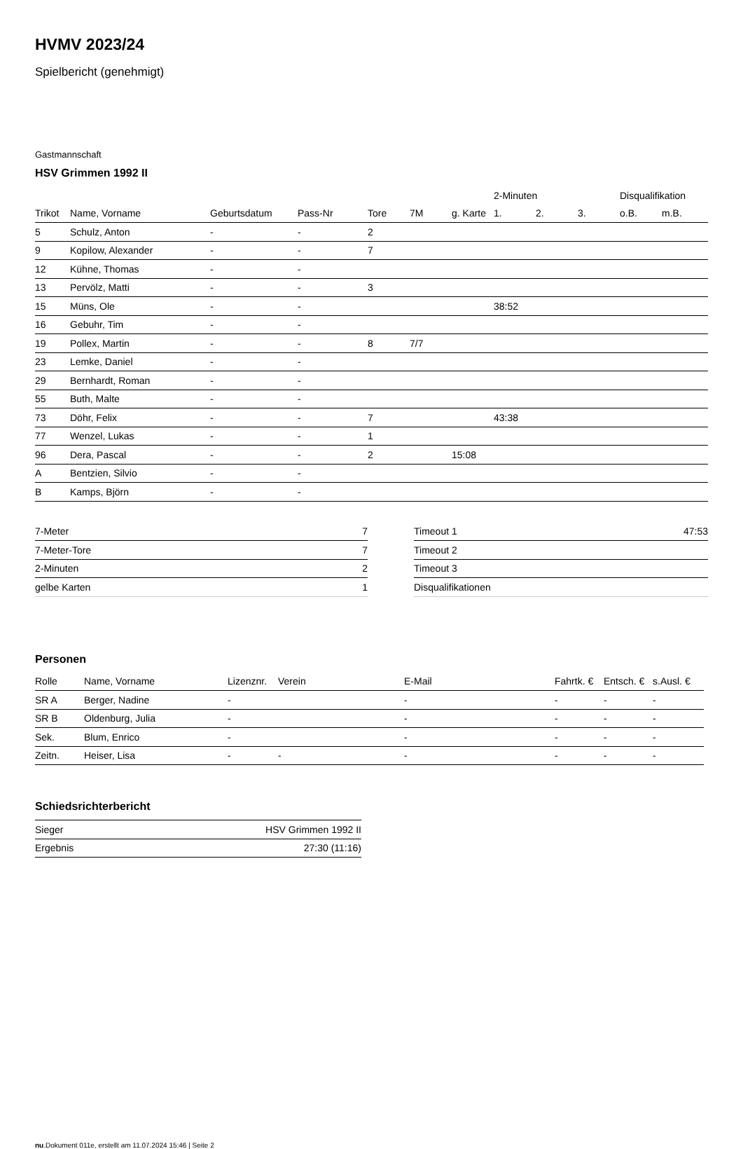HVMV 2023/24
Spielbericht (genehmigt)
Gastmannschaft
HSV Grimmen 1992 II
| | | | | | | | 2-Minuten | | | Disqualifikation | |
| --- | --- | --- | --- | --- | --- | --- | --- | --- | --- | --- | --- |
| Trikot | Name, Vorname | Geburtsdatum | Pass-Nr | Tore | 7M | g. Karte | 1. | 2. | 3. | o.B. | m.B. |
| 5 | Schulz, Anton | - | - | 2 | | | | | | | |
| 9 | Kopilow, Alexander | - | - | 7 | | | | | | | |
| 12 | Kühne, Thomas | - | - | | | | | | | | |
| 13 | Pervölz, Matti | - | - | 3 | | | | | | | |
| 15 | Müns, Ole | - | - | | | | 38:52 | | | | |
| 16 | Gebuhr, Tim | - | - | | | | | | | | |
| 19 | Pollex, Martin | - | - | 8 | 7/7 | | | | | | |
| 23 | Lemke, Daniel | - | - | | | | | | | | |
| 29 | Bernhardt, Roman | - | - | | | | | | | | |
| 55 | Buth, Malte | - | - | | | | | | | | |
| 73 | Döhr, Felix | - | - | 7 | | | 43:38 | | | | |
| 77 | Wenzel, Lukas | - | - | 1 | | | | | | | |
| 96 | Dera, Pascal | - | - | 2 | | 15:08 | | | | | |
| A | Bentzien, Silvio | - | - | | | | | | | | |
| B | Kamps, Björn | - | - | | | | | | | | |
| 7-Meter | 7 |
| 7-Meter-Tore | 7 |
| 2-Minuten | 2 |
| gelbe Karten | 1 |
| Timeout 1 | 47:53 |
| Timeout 2 | |
| Timeout 3 | |
| Disqualifikationen | |
Personen
| Rolle | Name, Vorname | Lizenznr. | Verein | E-Mail | Fahrtk. € | Entsch. € | s.Ausl. € |
| --- | --- | --- | --- | --- | --- | --- | --- |
| SR A | Berger, Nadine | - | | - | - | - | - |
| SR B | Oldenburg, Julia | - | | - | - | - | - |
| Sek. | Blum, Enrico | - | | - | - | - | - |
| Zeitn. | Heiser, Lisa | - | - | - | - | - | - |
Schiedsrichterbericht
| Sieger | HSV Grimmen 1992 II |
| Ergebnis | 27:30 (11:16) |
nu.Dokument 011e, erstellt am 11.07.2024 15:46 | Seite 2